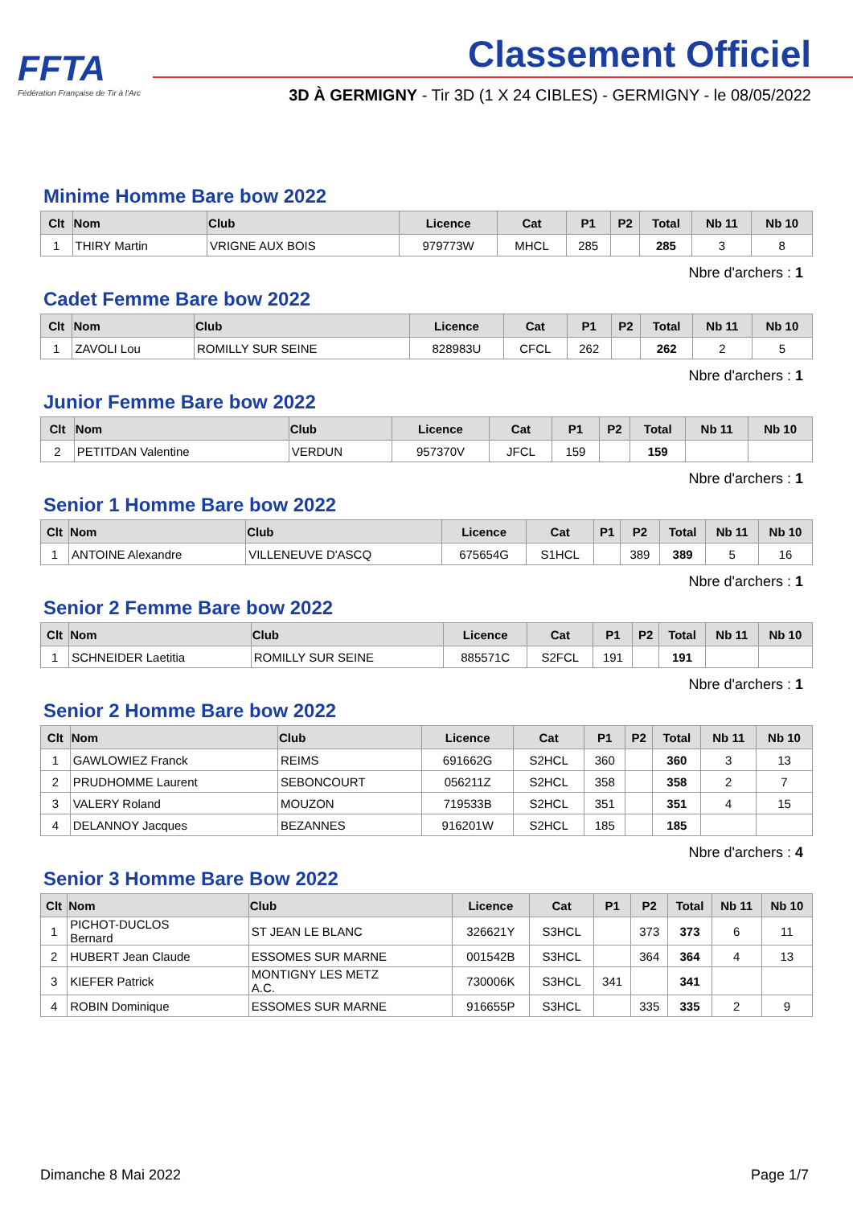FFTA
Fédération Française de Tir à l'Arc
Classement Officiel
3D À GERMIGNY - Tir 3D (1 X 24 CIBLES) - GERMIGNY - le 08/05/2022
Minime Homme Bare bow 2022
| Clt | Nom | Club | Licence | Cat | P1 | P2 | Total | Nb 11 | Nb 10 |
| --- | --- | --- | --- | --- | --- | --- | --- | --- | --- |
| 1 | THIRY Martin | VRIGNE AUX BOIS | 979773W | MHCL | 285 | | 285 | 3 | 8 |
Nbre d'archers : 1
Cadet Femme Bare bow 2022
| Clt | Nom | Club | Licence | Cat | P1 | P2 | Total | Nb 11 | Nb 10 |
| --- | --- | --- | --- | --- | --- | --- | --- | --- | --- |
| 1 | ZAVOLI Lou | ROMILLY SUR SEINE | 828983U | CFCL | 262 | | 262 | 2 | 5 |
Nbre d'archers : 1
Junior Femme Bare bow 2022
| Clt | Nom | Club | Licence | Cat | P1 | P2 | Total | Nb 11 | Nb 10 |
| --- | --- | --- | --- | --- | --- | --- | --- | --- | --- |
| 2 | PETITDAN Valentine | VERDUN | 957370V | JFCL | 159 | | 159 | | |
Nbre d'archers : 1
Senior 1 Homme Bare bow 2022
| Clt | Nom | Club | Licence | Cat | P1 | P2 | Total | Nb 11 | Nb 10 |
| --- | --- | --- | --- | --- | --- | --- | --- | --- | --- |
| 1 | ANTOINE Alexandre | VILLENEUVE D'ASCQ | 675654G | S1HCL | | 389 | 389 | 5 | 16 |
Nbre d'archers : 1
Senior 2 Femme Bare bow 2022
| Clt | Nom | Club | Licence | Cat | P1 | P2 | Total | Nb 11 | Nb 10 |
| --- | --- | --- | --- | --- | --- | --- | --- | --- | --- |
| 1 | SCHNEIDER Laetitia | ROMILLY SUR SEINE | 885571C | S2FCL | 191 | | 191 | | |
Nbre d'archers : 1
Senior 2 Homme Bare bow 2022
| Clt | Nom | Club | Licence | Cat | P1 | P2 | Total | Nb 11 | Nb 10 |
| --- | --- | --- | --- | --- | --- | --- | --- | --- | --- |
| 1 | GAWLOWIEZ Franck | REIMS | 691662G | S2HCL | 360 | | 360 | 3 | 13 |
| 2 | PRUDHOMME Laurent | SEBONCOURT | 056211Z | S2HCL | 358 | | 358 | 2 | 7 |
| 3 | VALERY Roland | MOUZON | 719533B | S2HCL | 351 | | 351 | 4 | 15 |
| 4 | DELANNOY Jacques | BEZANNES | 916201W | S2HCL | 185 | | 185 | | |
Nbre d'archers : 4
Senior 3 Homme Bare Bow 2022
| Clt | Nom | Club | Licence | Cat | P1 | P2 | Total | Nb 11 | Nb 10 |
| --- | --- | --- | --- | --- | --- | --- | --- | --- | --- |
| 1 | PICHOT-DUCLOS Bernard | ST JEAN LE BLANC | 326621Y | S3HCL | | 373 | 373 | 6 | 11 |
| 2 | HUBERT Jean Claude | ESSOMES SUR MARNE | 001542B | S3HCL | | 364 | 364 | 4 | 13 |
| 3 | KIEFER Patrick | MONTIGNY LES METZ A.C. | 730006K | S3HCL | 341 | | 341 | | |
| 4 | ROBIN Dominique | ESSOMES SUR MARNE | 916655P | S3HCL | | 335 | 335 | 2 | 9 |
Dimanche 8 Mai 2022 Page 1/7